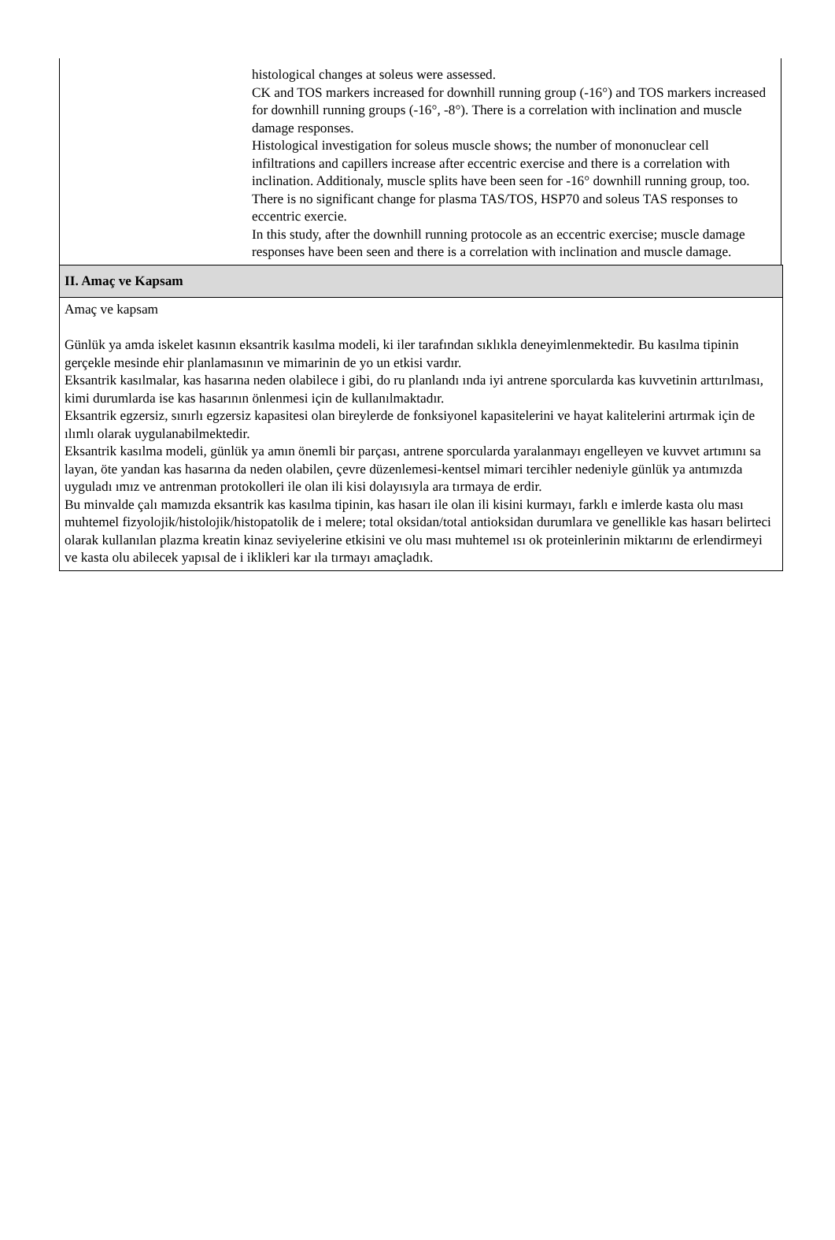histological changes at soleus were assessed.
CK and TOS markers increased for downhill running group (-16°) and TOS markers increased for downhill running groups (-16°, -8°). There is a correlation with inclination and muscle damage responses.
Histological investigation for soleus muscle shows; the number of mononuclear cell infiltrations and capillers increase after eccentric exercise and there is a correlation with inclination. Additionaly, muscle splits have been seen for -16° downhill running group, too.
There is no significant change for plasma TAS/TOS, HSP70 and soleus TAS responses to eccentric exercie.
In this study, after the downhill running protocole as an eccentric exercise; muscle damage responses have been seen and there is a correlation with inclination and muscle damage.
| II. Amaç ve Kapsam |
| Amaç ve kapsam Günlük ya amda iskelet kasının eksantrik kasılma modeli, ki iler tarafından sıklıkla deneyimlenmektedir. Bu kasılma tipinin gerçekle mesinde ehir planlamasının ve mimarinin de yo un etkisi vardır. Eksantrik kasılmalar, kas hasarına neden olabilece i gibi, do ru planlandı ında iyi antrene sporcularda kas kuvvetinin arttırılması, kimi durumlarda ise kas hasarının önlenmesi için de kullanılmaktadır. Eksantrik egzersiz, sınırlı egzersiz kapasitesi olan bireylerde de fonksiyonel kapasitelerini ve hayat kalitelerini artırmak için de ılımlı olarak uygulanabilmektedir. Eksantrik kasılma modeli, günlük ya amın önemli bir parçası, antrene sporcularda yaralanmayı engelleyen ve kuvvet artımını sa layan, öte yandan kas hasarına da neden olabilen, çevre düzenlemesi-kentsel mimari tercihler nedeniyle günlük ya antımızda uyguladı ımız ve antrenman protokolleri ile olan ili kisi dolayısıyla ara tırmaya de erdir. Bu minvalde çalı mamızda eksantrik kas kasılma tipinin, kas hasarı ile olan ili kisini kurmayı, farklı e imlerde kasta olu ması muhtemel fizyolojik/histolojik/histopatolik de i melere; total oksidan/total antioksidan durumlara ve genellikle kas hasarı belirteci olarak kullanılan plazma kreatin kinaz seviyelerine etkisini ve olu ması muhtemel ısı ok proteinlerinin miktarını de erlendirmeyi ve kasta olu abilecek yapısal de i iklikleri kar ıla tırmayı amaçladık. |